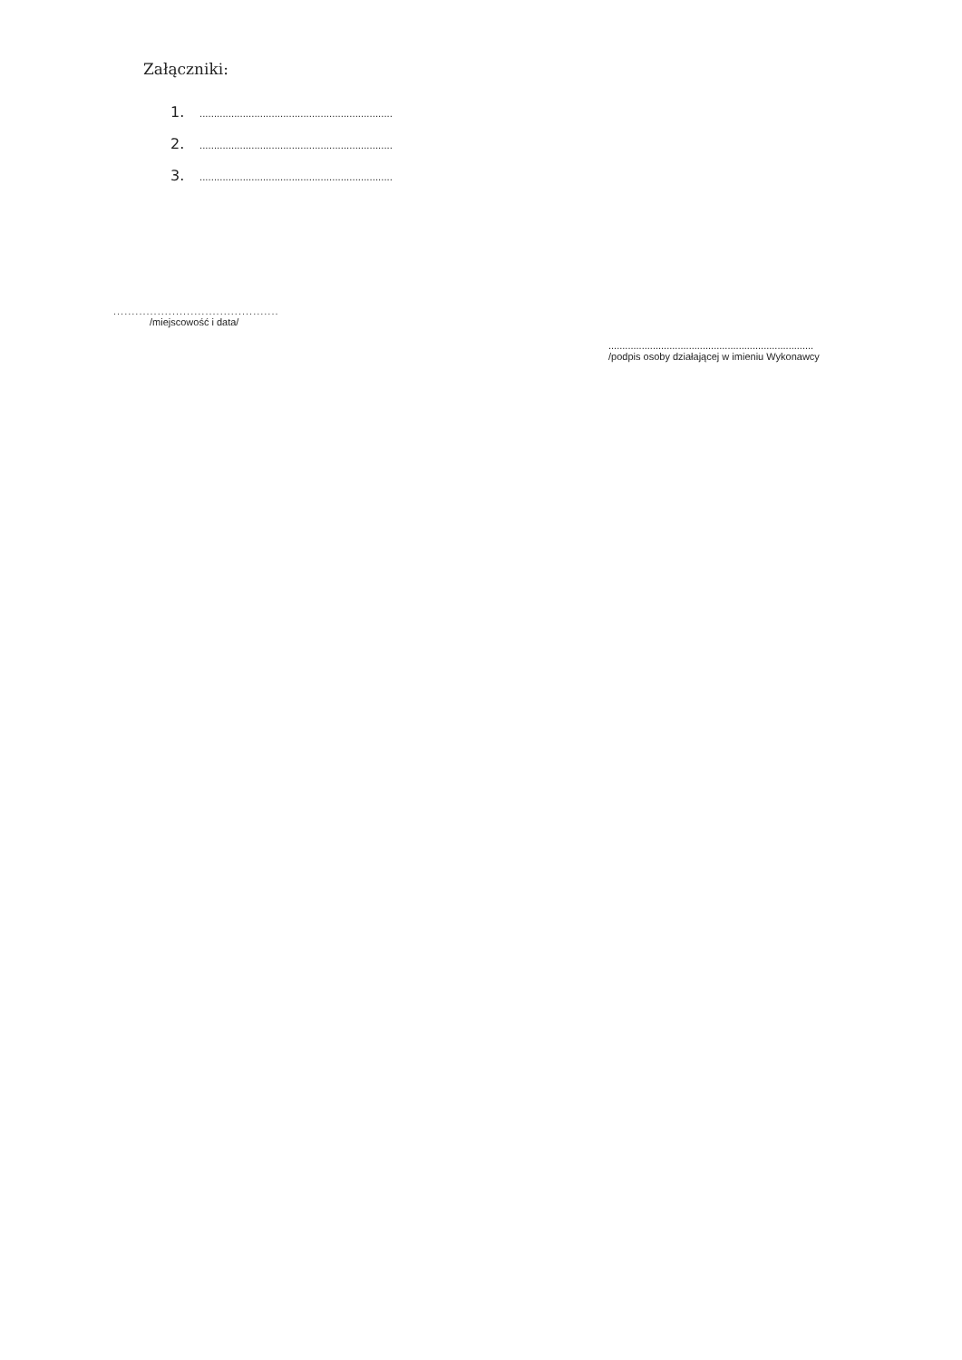Załączniki:
1....................................................................
2....................................................................
3....................................................................
.............................................
/miejscowość i data/
..........................................................................
/podpis osoby działającej w imieniu Wykonawcy